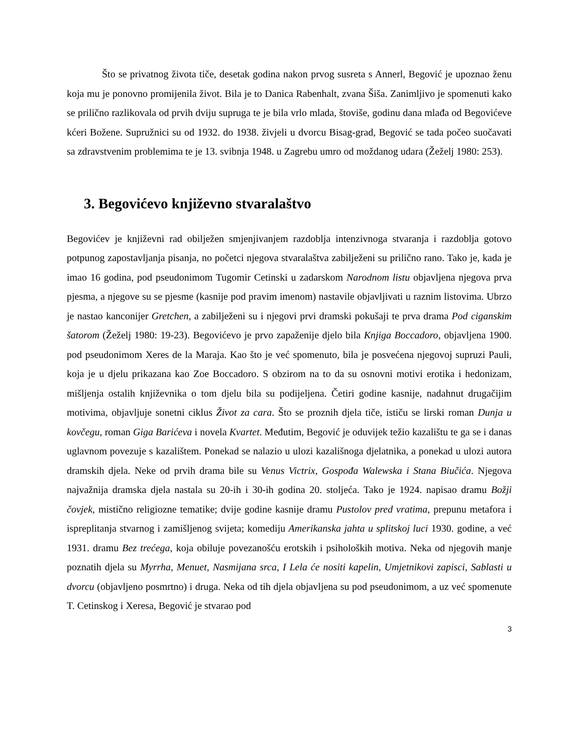Što se privatnog života tiče, desetak godina nakon prvog susreta s Annerl, Begović je upoznao ženu koja mu je ponovno promijenila život. Bila je to Danica Rabenhalt, zvana Šiša. Zanimljivo je spomenuti kako se prilično razlikovala od prvih dviju supruga te je bila vrlo mlada, štoviše, godinu dana mlađa od Begovićeve kćeri Božene. Supružnici su od 1932. do 1938. živjeli u dvorcu Bisag-grad, Begović se tada počeo suočavati sa zdravstvenim problemima te je 13. svibnja 1948. u Zagrebu umro od moždanog udara (Žeželj 1980: 253).
3. Begovićevo književno stvaralaštvo
Begovićev je književni rad obilježen smjenjivanjem razdoblja intenzivnoga stvaranja i razdoblja gotovo potpunog zapostavljanja pisanja, no početci njegova stvaralaštva zabilježeni su prilično rano. Tako je, kada je imao 16 godina, pod pseudonimom Tugomir Cetinski u zadarskom Narodnom listu objavljena njegova prva pjesma, a njegove su se pjesme (kasnije pod pravim imenom) nastavile objavljivati u raznim listovima. Ubrzo je nastao kanconijer Gretchen, a zabilježeni su i njegovi prvi dramski pokušaji te prva drama Pod ciganskim šatorom (Žeželj 1980: 19-23). Begovićevo je prvo zapaženije djelo bila Knjiga Boccadoro, objavljena 1900. pod pseudonimom Xeres de la Maraja. Kao što je već spomenuto, bila je posvećena njegovoj supruzi Pauli, koja je u djelu prikazana kao Zoe Boccadoro. S obzirom na to da su osnovni motivi erotika i hedonizam, mišljenja ostalih književnika o tom djelu bila su podijeljena. Četiri godine kasnije, nadahnut drugačijim motivima, objavljuje sonetni ciklus Život za cara. Što se proznih djela tiče, ističu se lirski roman Dunja u kovčegu, roman Giga Barićeva i novela Kvartet. Međutim, Begović je oduvijek težio kazalištu te ga se i danas uglavnom povezuje s kazalištem. Ponekad se nalazio u ulozi kazališnoga djelatnika, a ponekad u ulozi autora dramskih djela. Neke od prvih drama bile su Venus Victrix, Gospođa Walewska i Stana Biučića. Njegova najvažnija dramska djela nastala su 20-ih i 30-ih godina 20. stoljeća. Tako je 1924. napisao dramu Božji čovjek, mistično religiozne tematike; dvije godine kasnije dramu Pustolov pred vratima, prepunu metafora i ispreplitanja stvarnog i zamišljenog svijeta; komediju Amerikanska jahta u splitskoj luci 1930. godine, a već 1931. dramu Bez trećega, koja obiluje povezanošću erotskih i psiholoških motiva. Neka od njegovih manje poznatih djela su Myrrha, Menuet, Nasmijana srca, I Lela će nositi kapelin, Umjetnikovi zapisci, Sablasti u dvorcu (objavljeno posmrtno) i druga. Neka od tih djela objavljena su pod pseudonimom, a uz već spomenute T. Cetinskog i Xeresa, Begović je stvarao pod
3